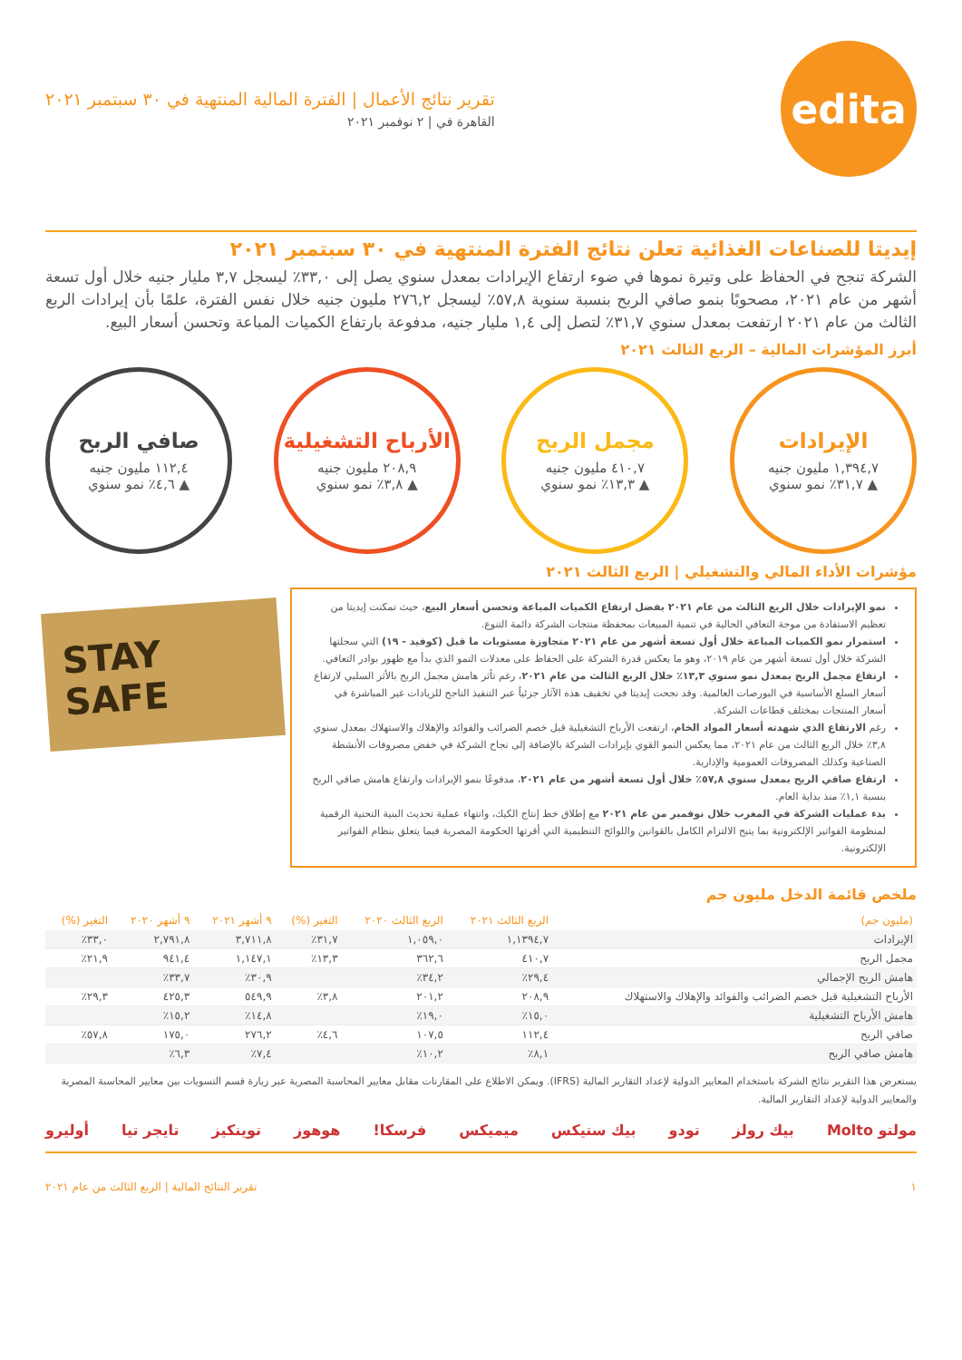edita
تقرير نتائج الأعمال | الفترة المالية المنتهية في ٣٠ سبتمبر ٢٠٢١
القاهرة في | ٢ نوفمبر ٢٠٢١
إيديتا للصناعات الغذائية تعلن نتائج الفترة المنتهية في ٣٠ سبتمبر ٢٠٢١
الشركة تنجح في الحفاظ على وتيرة نموها في ضوء ارتفاع الإيرادات بمعدل سنوي يصل إلى ٣٣,٠٪ ليسجل ٣,٧ مليار جنيه خلال أول تسعة أشهر من عام ٢٠٢١، مصحوبًا بنمو صافي الربح بنسبة سنوية ٥٧,٨٪ ليسجل ٢٧٦,٢ مليون جنيه خلال نفس الفترة، علمًا بأن إيرادات الربع الثالث من عام ٢٠٢١ ارتفعت بمعدل سنوي ٣١,٧٪ لتصل إلى ١,٤ مليار جنيه، مدفوعة بارتفاع الكميات المباعة وتحسن أسعار البيع.
أبرز المؤشرات المالية – الربع الثالث ٢٠٢١
الإيرادات
١,٣٩٤,٧ مليون جنيه
▲ ٣١,٧٪ نمو سنوي
مجمل الربح
٤١٠,٧ مليون جنيه
▲ ١٣,٣٪ نمو سنوي
الأرباح التشغيلية
٢٠٨,٩ مليون جنيه
▲ ٣,٨٪ نمو سنوي
صافي الربح
١١٢,٤ مليون جنيه
▲ ٤,٦٪ نمو سنوي
مؤشرات الأداء المالي والتشغيلي | الربع الثالث ٢٠٢١
نمو الإيرادات خلال الربع الثالث من عام ٢٠٢١ بفضل ارتفاع الكميات المباعة وتحسن أسعار البيع، حيث تمكنت إيديتا من تعظيم الاستفادة من موجة التعافي الحالية في تنمية المبيعات بمحفظة منتجات الشركة دائمة التنوع.
استمرار نمو الكميات المباعة خلال أول تسعة أشهر من عام ٢٠٢١ متجاوزة مستويات ما قبل (كوفيد - ١٩) التي سجلتها الشركة خلال أول تسعة أشهر من عام ٢٠١٩، وهو ما يعكس قدرة الشركة على الحفاظ على معدلات النمو الذي بدأ مع ظهور بوادر التعافي.
ارتفاع مجمل الربح بمعدل نمو سنوي ١٣,٣٪ خلال الربع الثالث من عام ٢٠٢١، رغم تأثر هامش مجمل الربح بالأثر السلبي لارتفاع أسعار السلع الأساسية في البورصات العالمية. وقد نجحت إيديتا في تخفيف هذه الآثار جزئياً عبر التنفيذ الناجح للزيادات غير المباشرة في أسعار المنتجات بمختلف قطاعات الشركة.
رغم الارتفاع الذي شهدته أسعار المواد الخام، ارتفعت الأرباح التشغيلية قبل خصم الضرائب والفوائد والإهلاك والاستهلاك بمعدل سنوي ٣,٨٪ خلال الربع الثالث من عام ٢٠٢١، مما يعكس النمو القوي بإيرادات الشركة بالإضافة إلى نجاح الشركة في خفض مصروفات الأنشطة الصناعية وكذلك المصروفات العمومية والإدارية.
ارتفاع صافي الربح بمعدل سنوي ٥٧,٨٪ خلال أول تسعة أشهر من عام ٢٠٢١، مدفوعًا بنمو الإيرادات وارتفاع هامش صافي الربح بنسبة ١,١٪ منذ بداية العام.
بدء عمليات الشركة في المغرب خلال نوفمبر من عام ٢٠٢١ مع إطلاق خط إنتاج الكيك، وانتهاء عملية تحديث البنية التحتية الرقمية لمنظومة الفواتير الإلكترونية بما يتيح الالتزام الكامل بالقوانين واللوائح التنظيمية التي أقرتها الحكومة المصرية فيما يتعلق بنظام الفواتير الإلكترونية.
STAY SAFE
ملخص قائمة الدخل مليون جم
| (مليون جم) | الربع الثالث ٢٠٢١ | الربع الثالث ٢٠٢٠ | التغير (%) | ٩ أشهر ٢٠٢١ | ٩ أشهر ٢٠٢٠ | التغير (%) |
| --- | --- | --- | --- | --- | --- | --- |
| الإيرادات | ١,١٣٩٤,٧ | ١,٠٥٩,٠ | ٣١,٧٪ | ٣,٧١١,٨ | ٢,٧٩١,٨ | ٣٣,٠٪ |
| مجمل الربح | ٤١٠,٧ | ٣٦٢,٦ | ١٣,٣٪ | ١,١٤٧,١ | ٩٤١,٤ | ٢١,٩٪ |
| هامش الربح الإجمالي | ٢٩,٤٪ | ٣٤,٢٪ | | ٣٠,٩٪ | ٣٣,٧٪ | |
| الأرباح التشغيلية قبل خصم الضرائب والفوائد والإهلاك والاستهلاك | ٢٠٨,٩ | ٢٠١,٢ | ٣,٨٪ | ٥٤٩,٩ | ٤٢٥,٣ | ٢٩,٣٪ |
| هامش الأرباح التشغيلية | ١٥,٠٪ | ١٩,٠٪ | | ١٤,٨٪ | ١٥,٢٪ | |
| صافي الربح | ١١٢,٤ | ١٠٧,٥ | ٤,٦٪ | ٢٧٦,٢ | ١٧٥,٠ | ٥٧,٨٪ |
| هامش صافي الربح | ٨,١٪ | ١٠,٢٪ | | ٧,٤٪ | ٦,٣٪ | |
يستعرض هذا التقرير نتائج الشركة باستخدام المعايير الدولية لإعداد التقارير المالية (IFRS). ويمكن الاطلاع على المقارنات مقابل معايير المحاسبة المصرية عبر زيارة قسم التسويات بين معايير المحاسبة المصرية والمعايير الدولية لإعداد التقارير المالية.
مولتو Molto بيك رولز تودو بيك ستيكس ميميكس فرسكا! هوهوز توينكيز تايجر تيا أوليرو
١ تقرير النتائج المالية | الربع الثالث من عام ٢٠٢١